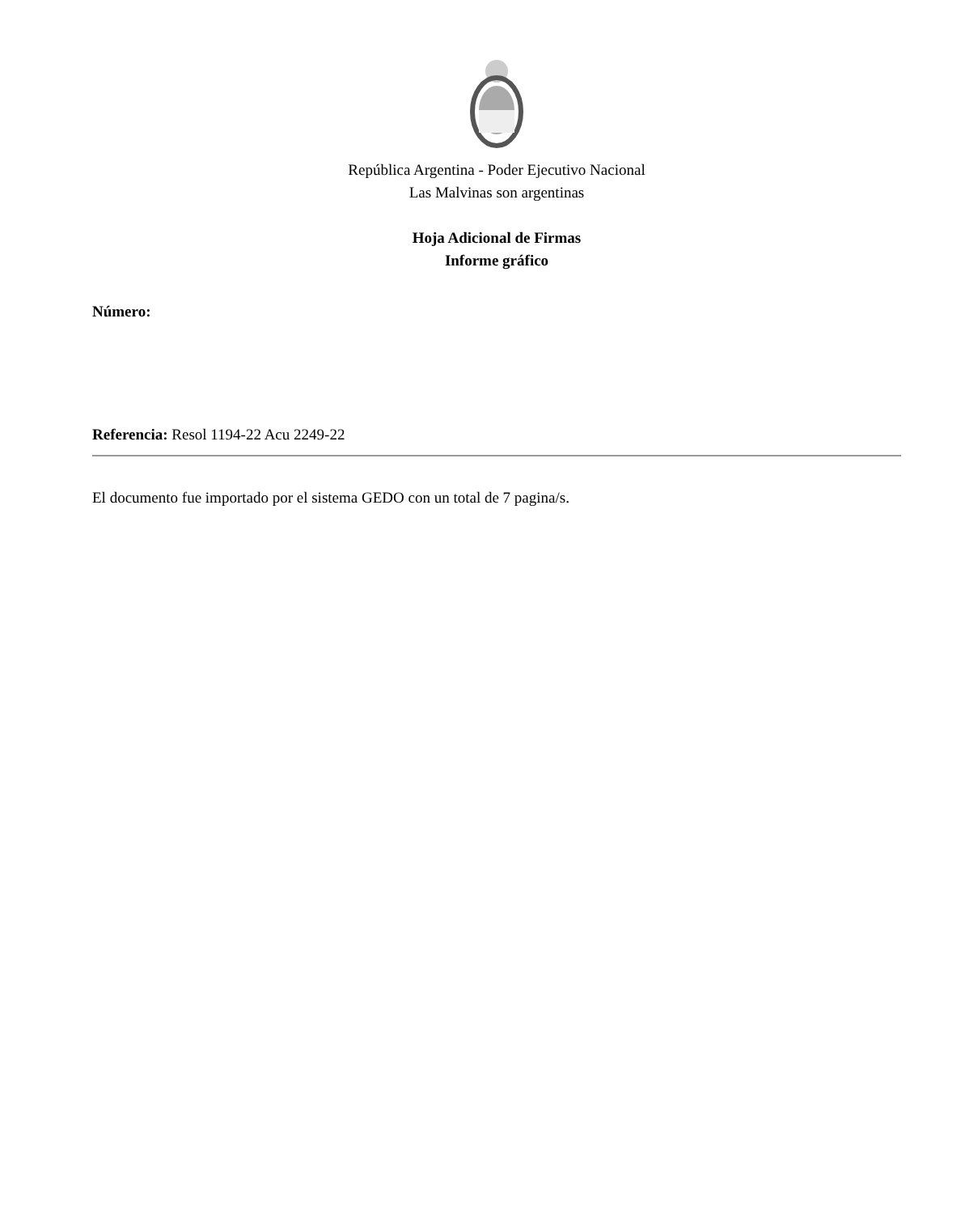República Argentina - Poder Ejecutivo Nacional
Las Malvinas son argentinas
Hoja Adicional de Firmas
Informe gráfico
Número:
Referencia: Resol 1194-22 Acu 2249-22
El documento fue importado por el sistema GEDO con un total de 7 pagina/s.